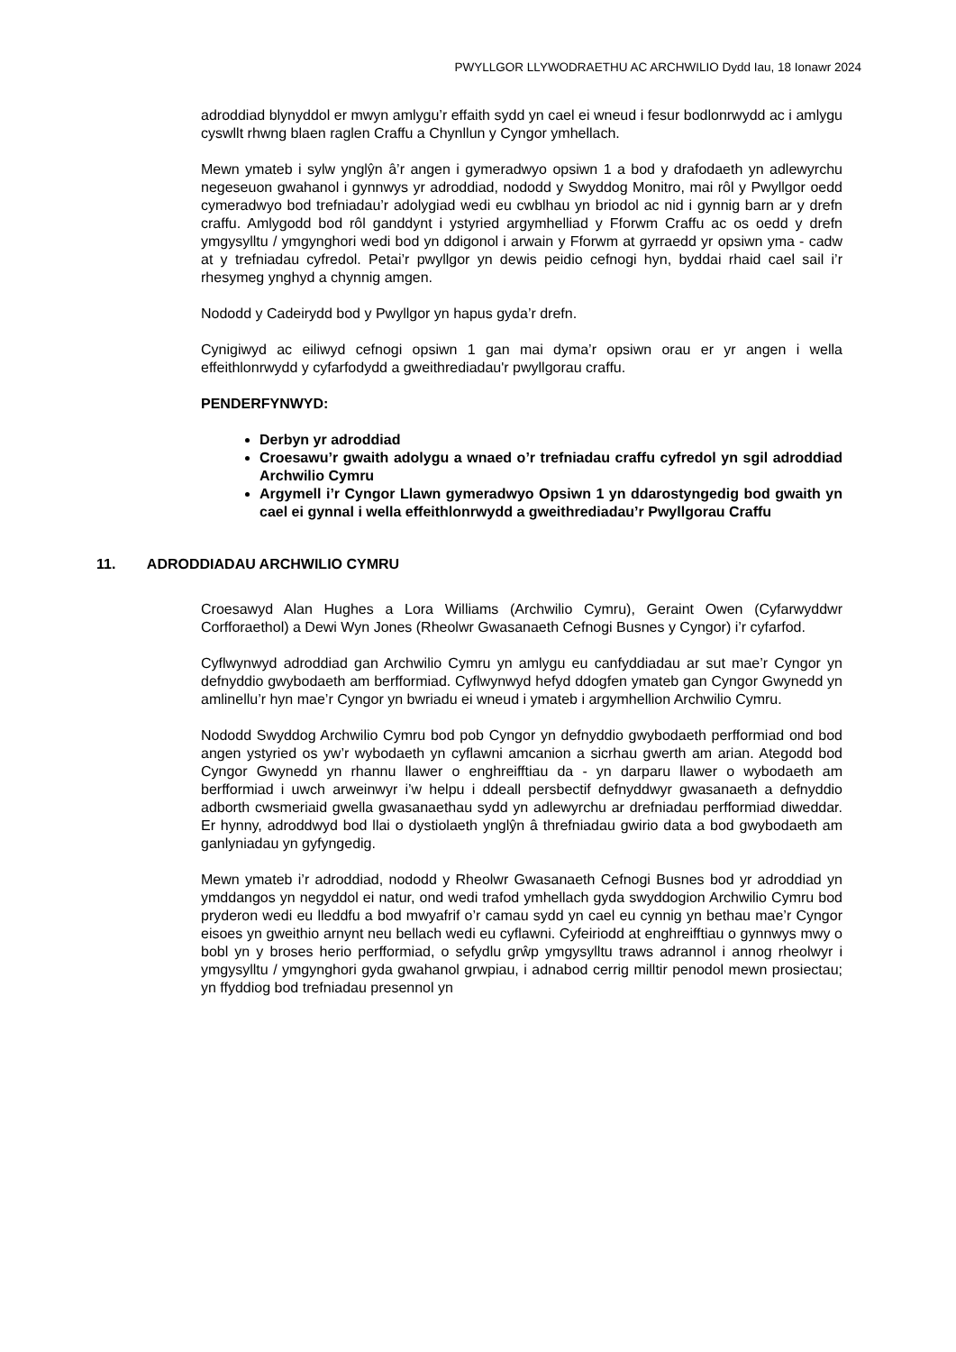PWYLLGOR LLYWODRAETHU AC ARCHWILIO Dydd Iau, 18 Ionawr 2024
adroddiad blynyddol er mwyn amlygu’r effaith sydd yn cael ei wneud i fesur bodlonrwydd ac i amlygu cyswllt rhwng blaen raglen Craffu a Chynllun y Cyngor ymhellach.
Mewn ymateb i sylw ynglŷn â’r angen i gymeradwyo opsiwn 1 a bod y drafodaeth yn adlewyrchu negeseuon gwahanol i gynnwys yr adroddiad, nododd y Swyddog Monitro, mai rôl y Pwyllgor oedd cymeradwyo bod trefniadau’r adolygiad wedi eu cwblhau yn briodol ac nid i gynnig barn ar y drefn craffu. Amlygodd bod rôl ganddynt i ystyried argymhelliad y Fforwm Craffu ac os oedd y drefn ymgysylltu / ymgynghori wedi bod yn ddigonol i arwain y Fforwm at gyrraedd yr opsiwn yma - cadw at y trefniadau cyfredol. Petai’r pwyllgor yn dewis peidio cefnogi hyn, byddai rhaid cael sail i’r rhesymeg ynghyd a chynnig amgen.
Nododd y Cadeirydd bod y Pwyllgor yn hapus gyda’r drefn.
Cynigiwyd ac eiliwyd cefnogi opsiwn 1 gan mai dyma’r opsiwn orau er yr angen i wella effeithlonrwydd y cyfarfodydd a gweithrediadau'r pwyllgorau craffu.
PENDERFYNWYD:
Derbyn yr adroddiad
Croesawu’r gwaith adolygu a wnaed o’r trefniadau craffu cyfredol yn sgil adroddiad Archwilio Cymru
Argymell i’r Cyngor Llawn gymeradwyo Opsiwn 1 yn ddarostyngedig bod gwaith yn cael ei gynnal i wella effeithlonrwydd a gweithrediadau’r Pwyllgorau Craffu
11. ADRODDIADAU ARCHWILIO CYMRU
Croesawyd Alan Hughes a Lora Williams (Archwilio Cymru), Geraint Owen (Cyfarwyddwr Corfforaethol) a Dewi Wyn Jones (Rheolwr Gwasanaeth Cefnogi Busnes y Cyngor) i’r cyfarfod.
Cyflwynwyd adroddiad gan Archwilio Cymru yn amlygu eu canfyddiadau ar sut mae’r Cyngor yn defnyddio gwybodaeth am berfformiad. Cyflwynwyd hefyd ddogfen ymateb gan Cyngor Gwynedd yn amlinellu’r hyn mae’r Cyngor yn bwriadu ei wneud i ymateb i argymhellion Archwilio Cymru.
Nododd Swyddog Archwilio Cymru bod pob Cyngor yn defnyddio gwybodaeth perfformiad ond bod angen ystyried os yw’r wybodaeth yn cyflawni amcanion a sicrhau gwerth am arian. Ategodd bod Cyngor Gwynedd yn rhannu llawer o enghreifftiau da - yn darparu llawer o wybodaeth am berfformiad i uwch arweinwyr i’w helpu i ddeall persbectif defnyddwyr gwasanaeth a defnyddio adborth cwsmeriaid gwella gwasanaethau sydd yn adlewyrchu ar drefniadau perfformiad diweddar. Er hynny, adroddwyd bod llai o dystiolaeth ynglŷn â threfniadau gwirio data a bod gwybodaeth am ganlyniadau yn gyfyngedig.
Mewn ymateb i’r adroddiad, nododd y Rheolwr Gwasanaeth Cefnogi Busnes bod yr adroddiad yn ymddangos yn negyddol ei natur, ond wedi trafod ymhellach gyda swyddogion Archwilio Cymru bod pryderon wedi eu lleddfu a bod mwyafrif o’r camau sydd yn cael eu cynnig yn bethau mae’r Cyngor eisoes yn gweithio arnynt neu bellach wedi eu cyflawni. Cyfeiriodd at enghreifftiau o gynnwys mwy o bobl yn y broses herio perfformiad, o sefydlu grŵp ymgysylltu traws adrannol i annog rheolwyr i ymgysylltu / ymgynghori gyda gwahanol grwpiau, i adnabod cerrig milltir penodol mewn prosiectau; yn ffyddiog bod trefniadau presennol yn